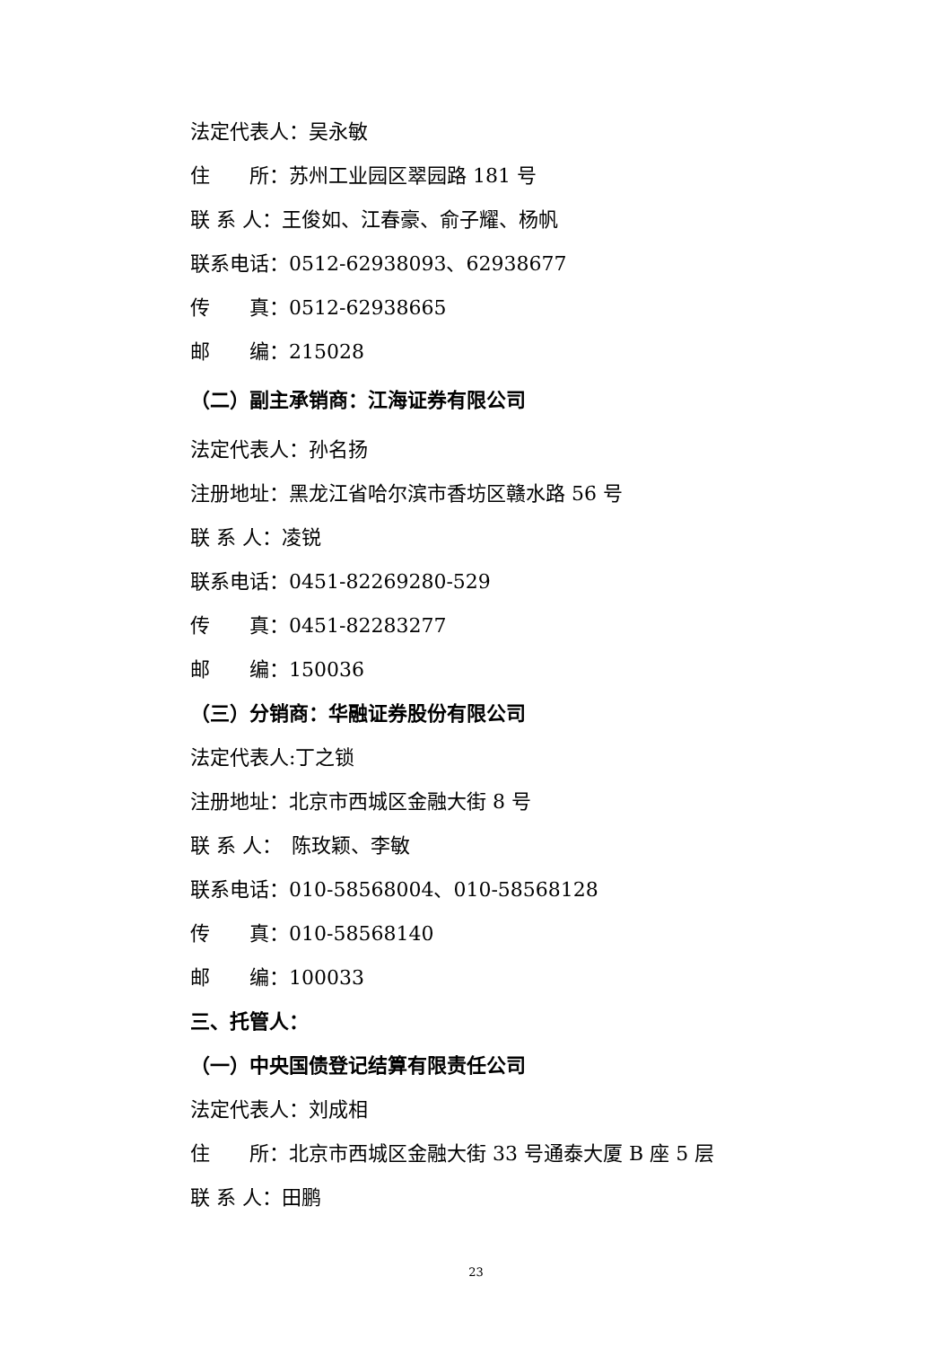法定代表人：吴永敏
住　　所：苏州工业园区翠园路 181 号
联 系 人：王俊如、江春豪、俞子耀、杨帆
联系电话：0512-62938093、62938677
传　　真：0512-62938665
邮　　编：215028
（二）副主承销商：江海证券有限公司
法定代表人：孙名扬
注册地址：黑龙江省哈尔滨市香坊区赣水路 56 号
联 系 人：凌锐
联系电话：0451-82269280-529
传　　真：0451-82283277
邮　　编：150036
（三）分销商：华融证券股份有限公司
法定代表人:丁之锁
注册地址：北京市西城区金融大街 8 号
联 系 人：　陈玫颖、李敏
联系电话：010-58568004、010-58568128
传　　真：010-58568140
邮　　编：100033
三、托管人：
（一）中央国债登记结算有限责任公司
法定代表人：刘成相
住　　所：北京市西城区金融大街 33 号通泰大厦 B 座 5 层
联 系 人：田鹏
23